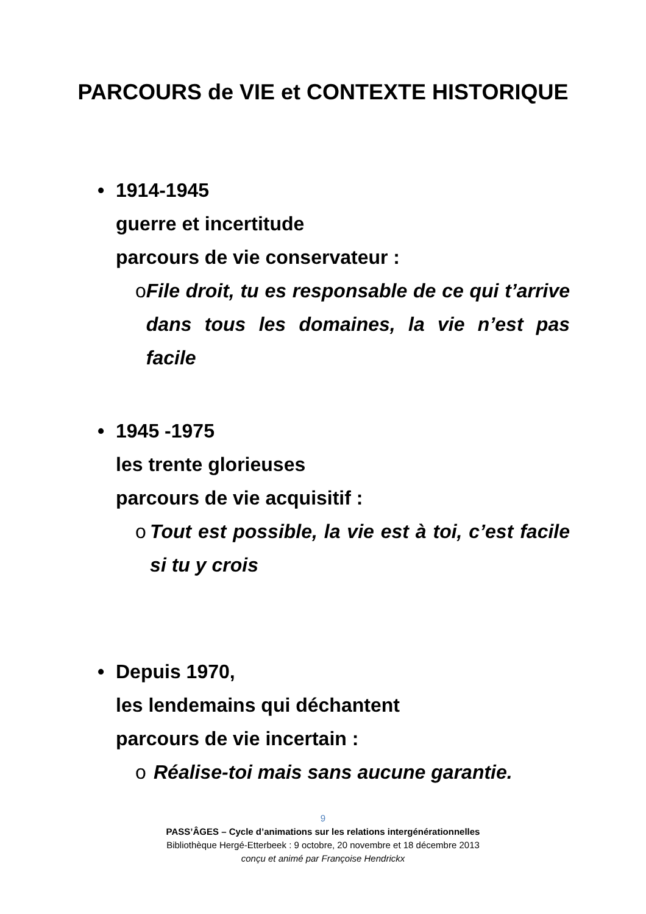PARCOURS de VIE et CONTEXTE HISTORIQUE
• 1914-1945
guerre et incertitude
parcours de vie conservateur :
o File droit, tu es responsable de ce qui t’arrive dans tous les domaines, la vie n’est pas facile
• 1945 -1975
les trente glorieuses
parcours de vie acquisitif :
o Tout est possible, la vie est à toi, c’est facile si tu y crois
• Depuis 1970,
les lendemains qui déchantent
parcours de vie incertain :
o Réalise-toi mais sans aucune garantie.
9
PASS’ÂGES – Cycle d’animations sur les relations intergénérationnelles
Bibliothèque Hergé-Etterbeek : 9 octobre, 20 novembre et 18 décembre 2013
conçu et animé par Françoise Hendrickx